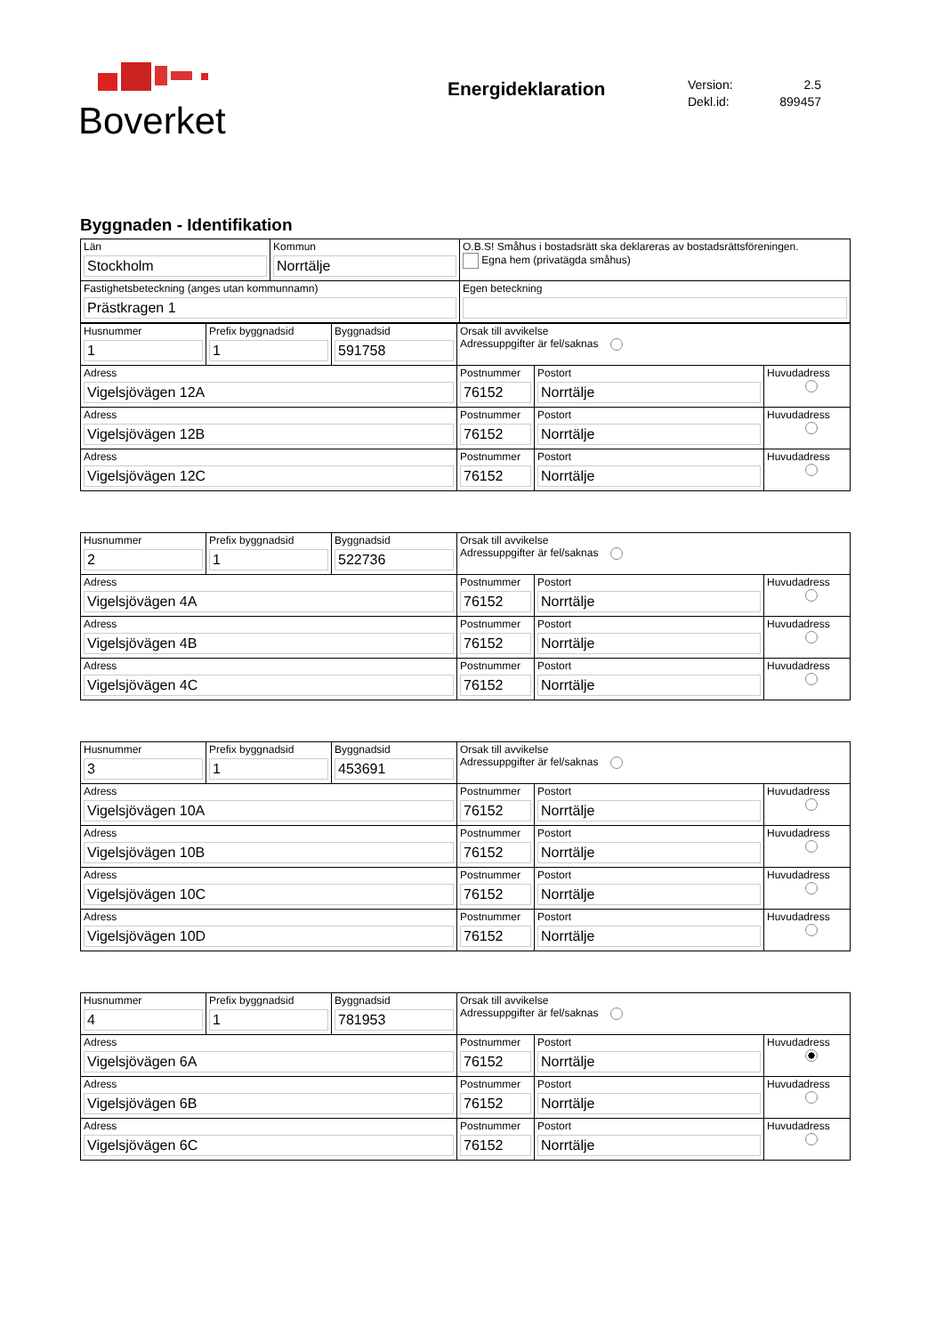Boverket
Energideklaration
Version: 2.5
Dekl.id: 899457
Byggnaden - Identifikation
| Län Stockholm | Kommun Norrtälje | O.B.S! Småhus i bostadsrätt ska deklareras av bostadsrättsföreningen. Egna hem (privatägda småhus) |
| Fastighetsbeteckning (anges utan kommunnamn) Prästkragen 1 | | Egen beteckning |
| Husnummer 1 | Prefix byggnadsid 1 | Byggnadsid 591758 | Orsak till avvikelse Adressuppgifter är fel/saknas | | |
| Adress Vigelsjövägen 12A | | | Postnummer 76152 | Postort Norrtälje | Huvudadress |
| Adress Vigelsjövägen 12B | | | Postnummer 76152 | Postort Norrtälje | Huvudadress |
| Adress Vigelsjövägen 12C | | | Postnummer 76152 | Postort Norrtälje | Huvudadress |
| Husnummer 2 | Prefix byggnadsid 1 | Byggnadsid 522736 | Orsak till avvikelse Adressuppgifter är fel/saknas | | |
| Adress Vigelsjövägen 4A | | | Postnummer 76152 | Postort Norrtälje | Huvudadress |
| Adress Vigelsjövägen 4B | | | Postnummer 76152 | Postort Norrtälje | Huvudadress |
| Adress Vigelsjövägen 4C | | | Postnummer 76152 | Postort Norrtälje | Huvudadress |
| Husnummer 3 | Prefix byggnadsid 1 | Byggnadsid 453691 | Orsak till avvikelse Adressuppgifter är fel/saknas | | |
| Adress Vigelsjövägen 10A | | | Postnummer 76152 | Postort Norrtälje | Huvudadress |
| Adress Vigelsjövägen 10B | | | Postnummer 76152 | Postort Norrtälje | Huvudadress |
| Adress Vigelsjövägen 10C | | | Postnummer 76152 | Postort Norrtälje | Huvudadress |
| Adress Vigelsjövägen 10D | | | Postnummer 76152 | Postort Norrtälje | Huvudadress |
| Husnummer 4 | Prefix byggnadsid 1 | Byggnadsid 781953 | Orsak till avvikelse Adressuppgifter är fel/saknas | | |
| Adress Vigelsjövägen 6A | | | Postnummer 76152 | Postort Norrtälje | Huvudadress |
| Adress Vigelsjövägen 6B | | | Postnummer 76152 | Postort Norrtälje | Huvudadress |
| Adress Vigelsjövägen 6C | | | Postnummer 76152 | Postort Norrtälje | Huvudadress |